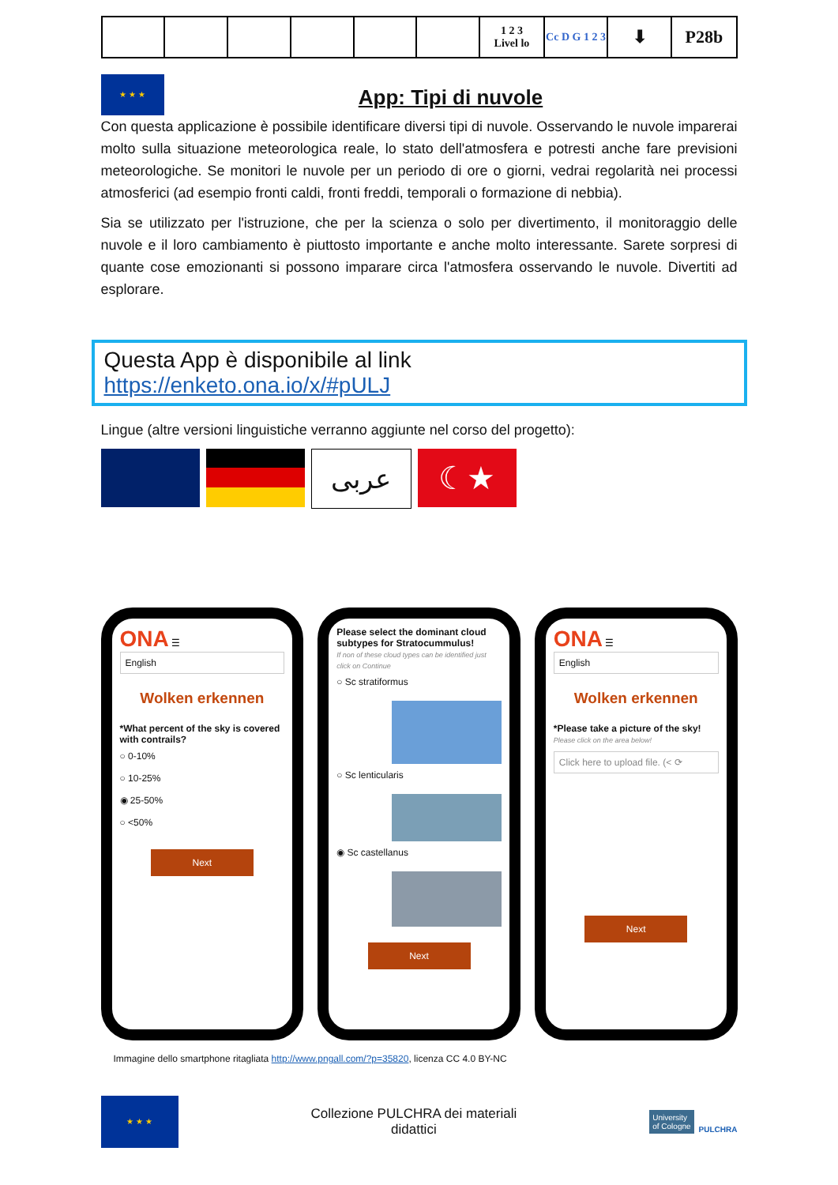| | | | | | | 1 2 3 Livel lo | Cc D G 1 2 3 | ⬇ | P28b |
★ ★ ★
App: Tipi di nuvole
Con questa applicazione è possibile identificare diversi tipi di nuvole. Osservando le nuvole imparerai molto sulla situazione meteorologica reale, lo stato dell'atmosfera e potresti anche fare previsioni meteorologiche. Se monitori le nuvole per un periodo di ore o giorni, vedrai regolarità nei processi atmosferici (ad esempio fronti caldi, fronti freddi, temporali o formazione di nebbia).
Sia se utilizzato per l'istruzione, che per la scienza o solo per divertimento, il monitoraggio delle nuvole e il loro cambiamento è piuttosto importante e anche molto interessante. Sarete sorpresi di quante cose emozionanti si possono imparare circa l'atmosfera osservando le nuvole. Divertiti ad esplorare.
Questa App è disponibile al link
https://enketo.ona.io/x/#pULJ
Lingue (altre versioni linguistiche verranno aggiunte nel corso del progetto):
عربى
☾★
ONA ☰
English
Wolken erkennen
*What percent of the sky is covered with contrails?
○ 0-10%
○ 10-25%
◉ 25-50%
○ <50%
Next
Please select the dominant cloud subtypes for Stratocummulus!
If non of these cloud types can be identified just click on Continue
○ Sc stratiformus
○ Sc lenticularis
◉ Sc castellanus
Next
ONA ☰
English
Wolken erkennen
*Please take a picture of the sky!
Please click on the area below!
Click here to upload file. (< ⟳
Next
Immagine dello smartphone ritagliata http://www.pngall.com/?p=35820, licenza CC 4.0 BY-NC
★ ★ ★
Collezione PULCHRA dei materiali
didattici
University
of Cologne PULCHRA